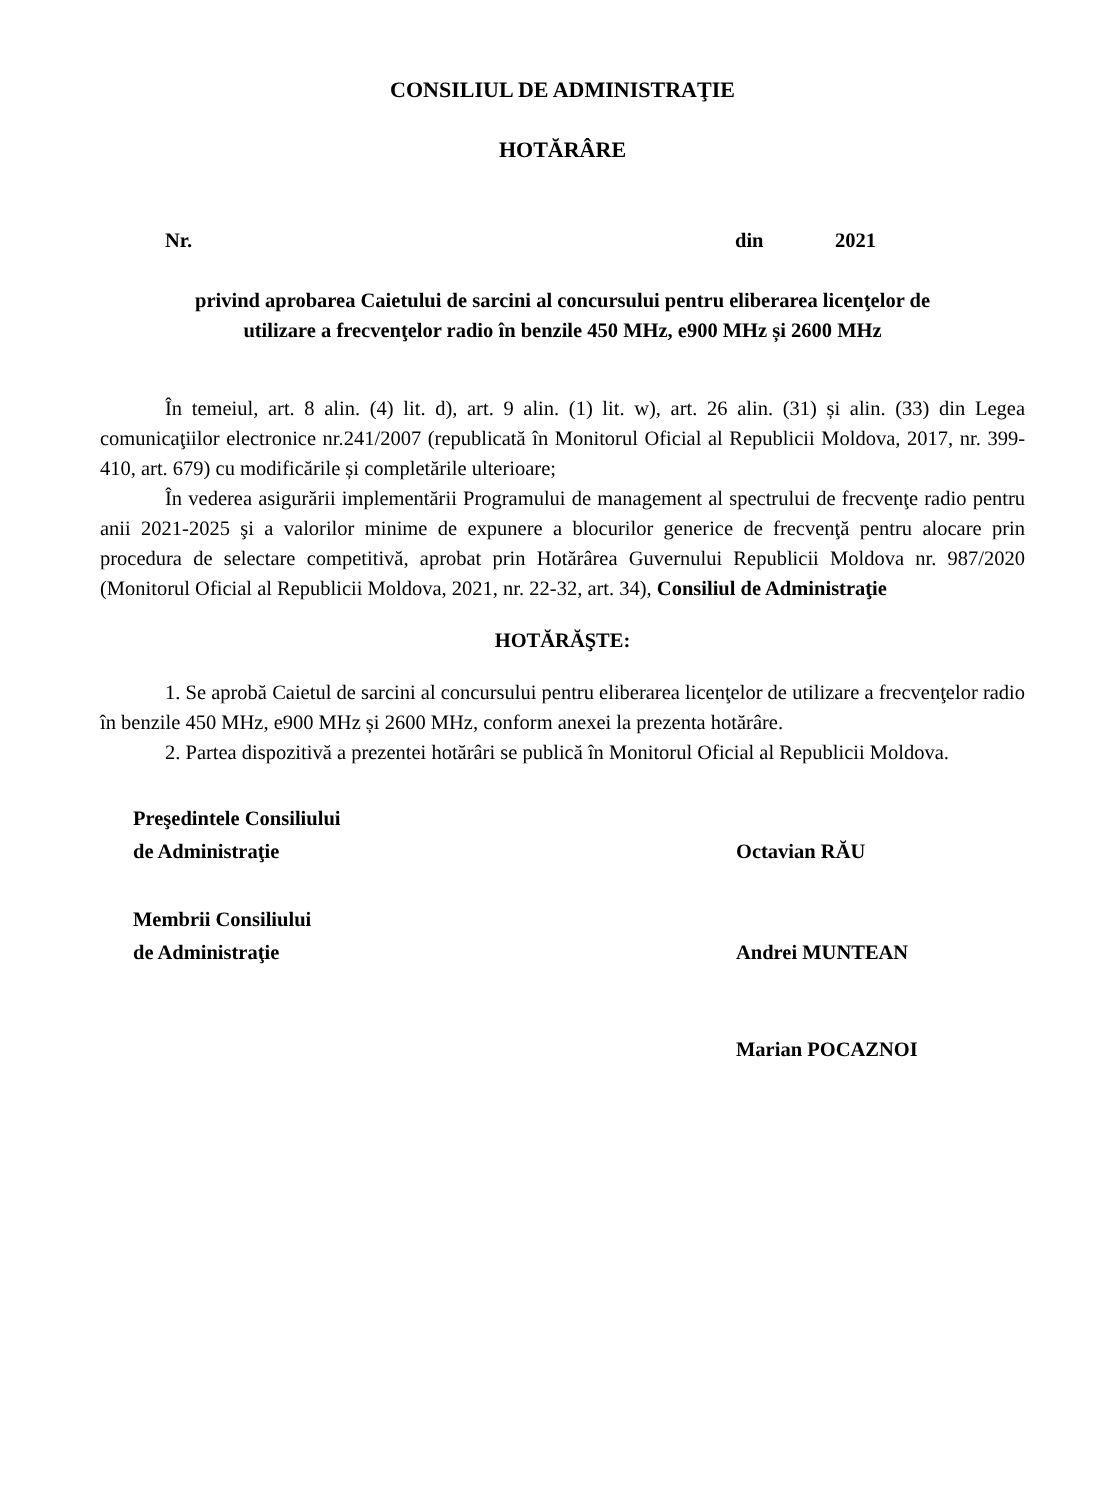CONSILIUL DE ADMINISTRAŢIE
HOTĂRÂRE
Nr. din 2021
privind aprobarea Caietului de sarcini al concursului pentru eliberarea licenţelor de
utilizare a frecvenţelor radio în benzile 450 MHz, e900 MHz și 2600 MHz
În temeiul, art. 8 alin. (4) lit. d), art. 9 alin. (1) lit. w), art. 26 alin. (31) și alin. (33) din Legea comunicaţiilor electronice nr.241/2007 (republicată în Monitorul Oficial al Republicii Moldova, 2017, nr. 399-410, art. 679) cu modificările și completările ulterioare;
În vederea asigurării implementării Programului de management al spectrului de frecvenţe radio pentru anii 2021-2025 şi a valorilor minime de expunere a blocurilor generice de frecvenţă pentru alocare prin procedura de selectare competitivă, aprobat prin Hotărârea Guvernului Republicii Moldova nr. 987/2020 (Monitorul Oficial al Republicii Moldova, 2021, nr. 22-32, art. 34), Consiliul de Administraţie
HOTĂRĂŞTE:
1. Se aprobă Caietul de sarcini al concursului pentru eliberarea licenţelor de utilizare a frecvenţelor radio în benzile 450 MHz, e900 MHz și 2600 MHz, conform anexei la prezenta hotărâre.
2. Partea dispozitivă a prezentei hotărâri se publică în Monitorul Oficial al Republicii Moldova.
Preşedintele Consiliului
de Administraţie
Octavian RĂU
Membrii Consiliului
de Administraţie
Andrei MUNTEAN
Marian POCAZNOI